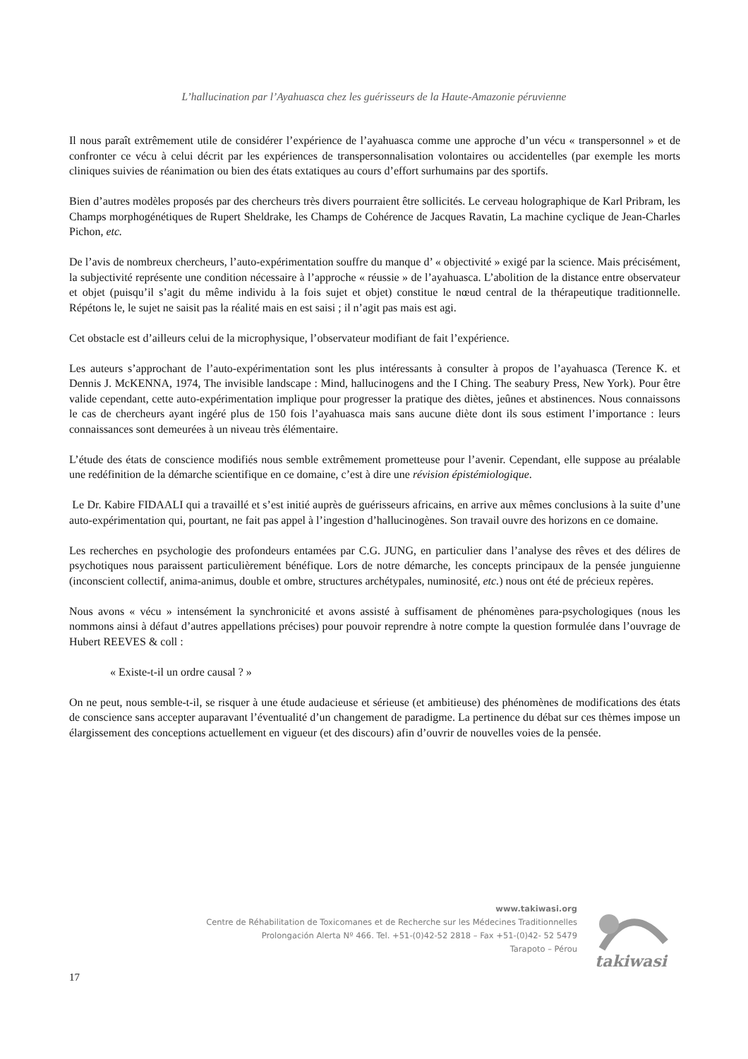L’hallucination par l’Ayahuasca chez les guérisseurs de la Haute-Amazonie péruvienne
Il nous paraît extrêmement utile de considérer l’expérience de l’ayahuasca comme une approche d’un vécu « transpersonnel » et de confronter ce vécu à celui décrit par les expériences de transpersonnalisation volontaires ou accidentelles (par exemple les morts cliniques suivies de réanimation ou bien des états extatiques au cours d’effort surhumains par des sportifs.
Bien d’autres modèles proposés par des chercheurs très divers pourraient être sollicités. Le cerveau holographique de Karl Pribram, les Champs morphogénétiques de Rupert Sheldrake, les Champs de Cohérence de Jacques Ravatin, La machine cyclique de Jean-Charles Pichon, etc.
De l’avis de nombreux chercheurs, l’auto-expérimentation souffre du manque d’ « objectivité » exigé par la science. Mais précisément, la subjectivité représente une condition nécessaire à l’approche « réussie » de l’ayahuasca. L’abolition de la distance entre observateur et objet (puisqu’il s’agit du même individu à la fois sujet et objet) constitue le nœud central de la thérapeutique traditionnelle. Répétons le, le sujet ne saisit pas la réalité mais en est saisi ; il n’agit pas mais est agi.
Cet obstacle est d’ailleurs celui de la microphysique, l’observateur modifiant de fait l’expérience.
Les auteurs s’approchant de l’auto-expérimentation sont les plus intéressants à consulter à propos de l’ayahuasca (Terence K. et Dennis J. McKENNA, 1974, The invisible landscape : Mind, hallucinogens and the I Ching. The seabury Press, New York). Pour être valide cependant, cette auto-expérimentation implique pour progresser la pratique des diètes, jeûnes et abstinences. Nous connaissons le cas de chercheurs ayant ingéré plus de 150 fois l’ayahuasca mais sans aucune diète dont ils sous estiment l’importance : leurs connaissances sont demeurées à un niveau très élémentaire.
L’étude des états de conscience modifiés nous semble extrêmement prometteuse pour l’avenir. Cependant, elle suppose au préalable une redéfinition de la démarche scientifique en ce domaine, c’est à dire une révision épistémiologique.
Le Dr. Kabire FIDAALI qui a travaillé et s’est initié auprès de guérisseurs africains, en arrive aux mêmes conclusions à la suite d’une auto-expérimentation qui, pourtant, ne fait pas appel à l’ingestion d’hallucinogènes. Son travail ouvre des horizons en ce domaine.
Les recherches en psychologie des profondeurs entamées par C.G. JUNG, en particulier dans l’analyse des rêves et des délires de psychotiques nous paraissent particulièrement bénéfique. Lors de notre démarche, les concepts principaux de la pensée junguienne (inconscient collectif, anima-animus, double et ombre, structures archétypales, numinosité, etc.) nous ont été de précieux repères.
Nous avons « vécu » intensément la synchronicité et avons assisté à suffisament de phénomènes para-psychologiques (nous les nommons ainsi à défaut d’autres appellations précises) pour pouvoir reprendre à notre compte la question formulée dans l’ouvrage de Hubert REEVES & coll :
« Existe-t-il un ordre causal ? »
On ne peut, nous semble-t-il, se risquer à une étude audacieuse et sérieuse (et ambitieuse) des phénomènes de modifications des états de conscience sans accepter auparavant l’éventualité d’un changement de paradigme. La pertinence du débat sur ces thèmes impose un élargissement des conceptions actuellement en vigueur (et des discours) afin d’ouvrir de nouvelles voies de la pensée.
www.takiwasi.org
Centre de Réhabilitation de Toxicomanes et de Recherche sur les Médecines Traditionnelles
Prolongación Alerta Nº 466. Tel. +51-(0)42-52 2818 – Fax +51-(0)42- 52 5479
Tarapoto – Pérou
takiwasi
17